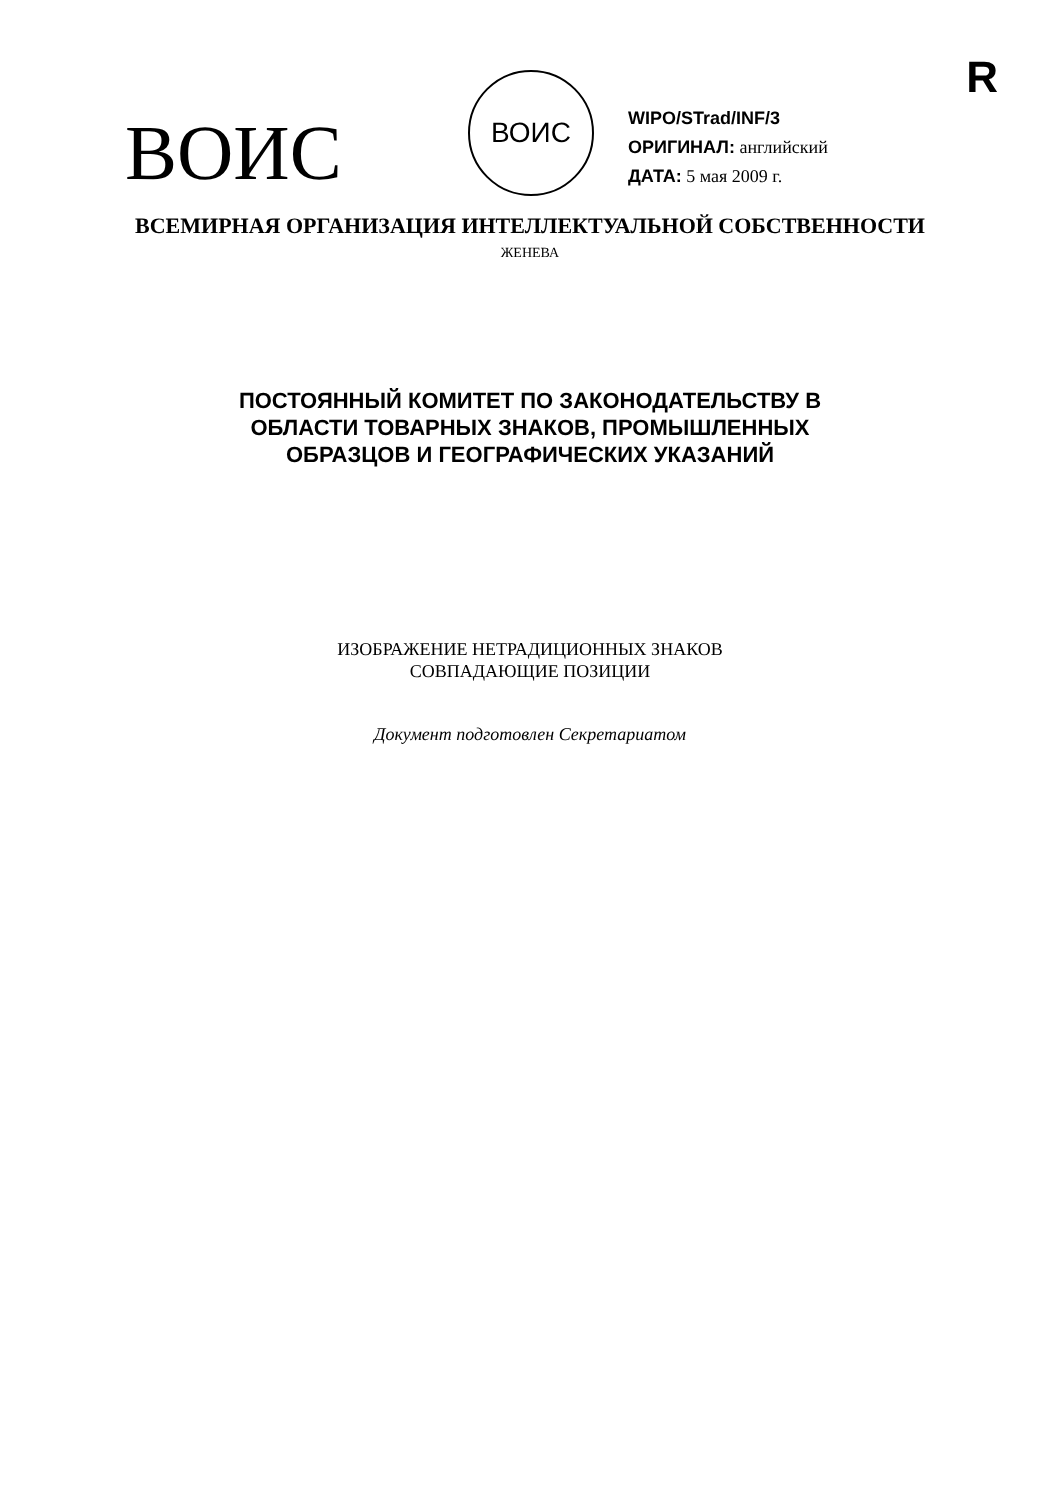R
ВОИС
ВОИС
WIPO/STrad/INF/3
ОРИГИНАЛ: английский
ДАТА: 5 мая 2009 г.
ВСЕМИРНАЯ ОРГАНИЗАЦИЯ ИНТЕЛЛЕКТУАЛЬНОЙ СОБСТВЕННОСТИ
ЖЕНЕВА
ПОСТОЯННЫЙ КОМИТЕТ ПО ЗАКОНОДАТЕЛЬСТВУ В
ОБЛАСТИ ТОВАРНЫХ ЗНАКОВ, ПРОМЫШЛЕННЫХ
ОБРАЗЦОВ И ГЕОГРАФИЧЕСКИХ УКАЗАНИЙ
ИЗОБРАЖЕНИЕ НЕТРАДИЦИОННЫХ ЗНАКОВ
СОВПАДАЮЩИЕ ПОЗИЦИИ
Документ подготовлен Секретариатом